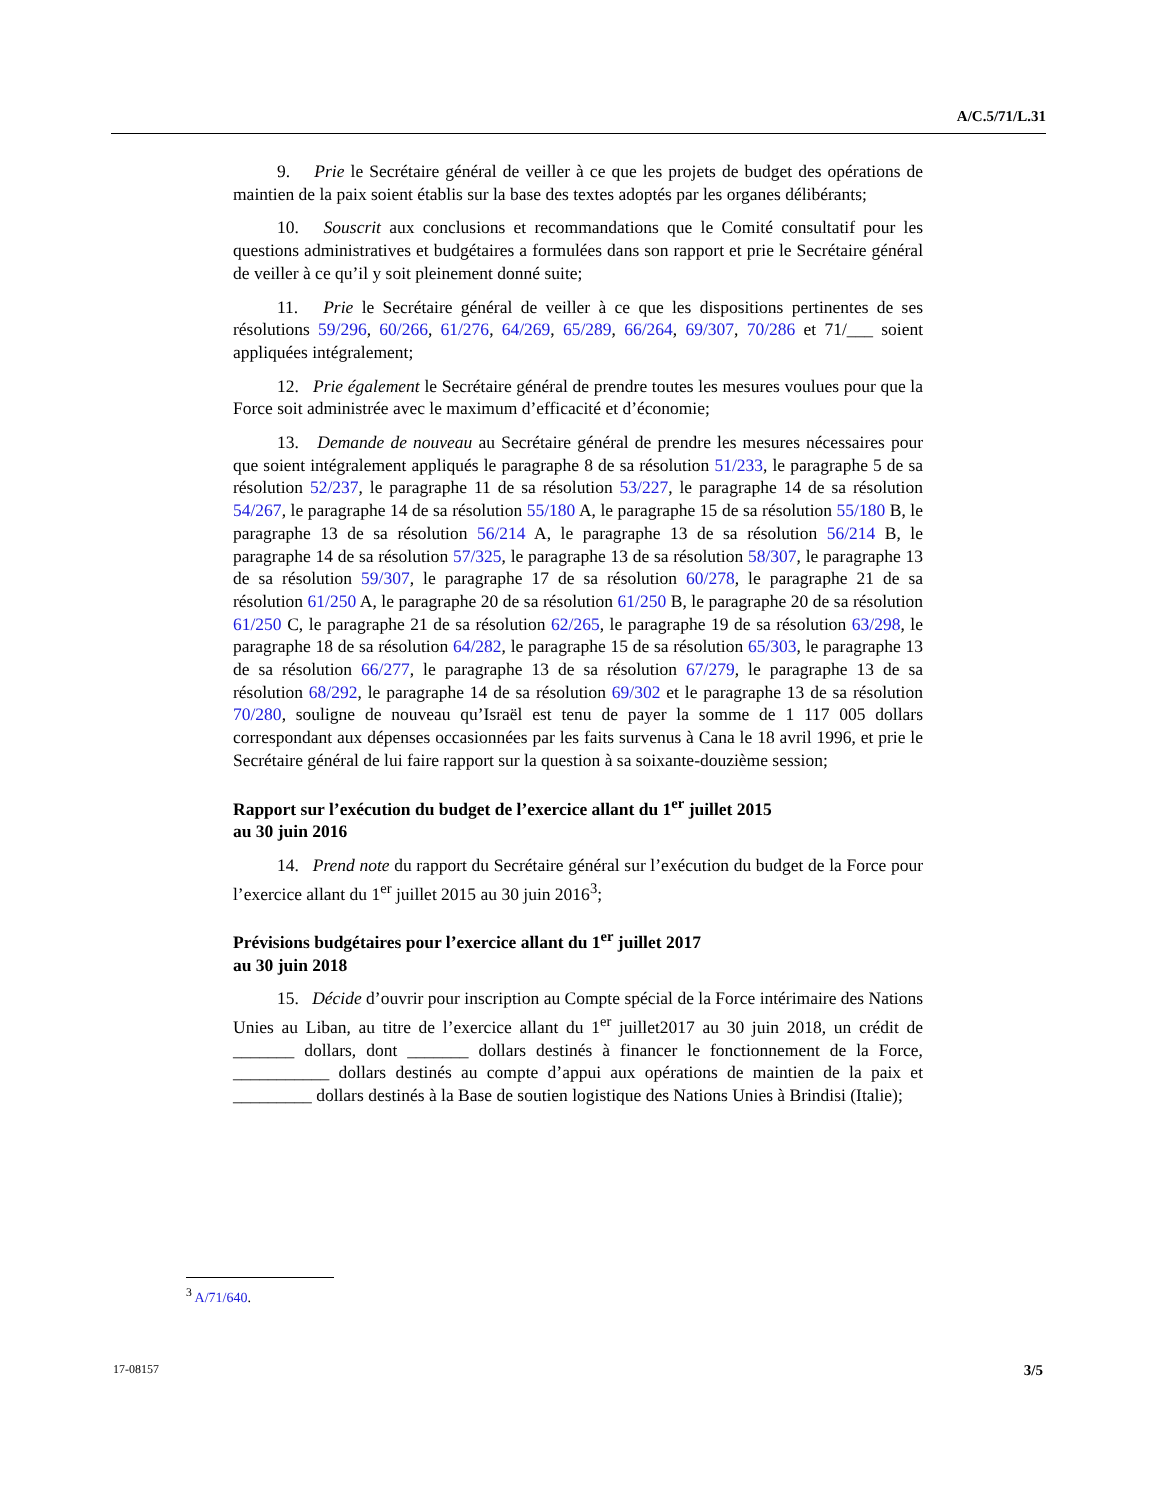A/C.5/71/L.31
9. Prie le Secrétaire général de veiller à ce que les projets de budget des opérations de maintien de la paix soient établis sur la base des textes adoptés par les organes délibérants;
10. Souscrit aux conclusions et recommandations que le Comité consultatif pour les questions administratives et budgétaires a formulées dans son rapport et prie le Secrétaire général de veiller à ce qu’il y soit pleinement donné suite;
11. Prie le Secrétaire général de veiller à ce que les dispositions pertinentes de ses résolutions 59/296, 60/266, 61/276, 64/269, 65/289, 66/264, 69/307, 70/286 et 71/___ soient appliquées intégralement;
12. Prie également le Secrétaire général de prendre toutes les mesures voulues pour que la Force soit administrée avec le maximum d’efficacité et d’économie;
13. Demande de nouveau au Secrétaire général de prendre les mesures nécessaires pour que soient intégralement appliqués le paragraphe 8 de sa résolution 51/233, le paragraphe 5 de sa résolution 52/237, le paragraphe 11 de sa résolution 53/227, le paragraphe 14 de sa résolution 54/267, le paragraphe 14 de sa résolution 55/180 A, le paragraphe 15 de sa résolution 55/180 B, le paragraphe 13 de sa résolution 56/214 A, le paragraphe 13 de sa résolution 56/214 B, le paragraphe 14 de sa résolution 57/325, le paragraphe 13 de sa résolution 58/307, le paragraphe 13 de sa résolution 59/307, le paragraphe 17 de sa résolution 60/278, le paragraphe 21 de sa résolution 61/250 A, le paragraphe 20 de sa résolution 61/250 B, le paragraphe 20 de sa résolution 61/250 C, le paragraphe 21 de sa résolution 62/265, le paragraphe 19 de sa résolution 63/298, le paragraphe 18 de sa résolution 64/282, le paragraphe 15 de sa résolution 65/303, le paragraphe 13 de sa résolution 66/277, le paragraphe 13 de sa résolution 67/279, le paragraphe 13 de sa résolution 68/292, le paragraphe 14 de sa résolution 69/302 et le paragraphe 13 de sa résolution 70/280, souligne de nouveau qu’Israël est tenu de payer la somme de 1 117 005 dollars correspondant aux dépenses occasionnées par les faits survenus à Cana le 18 avril 1996, et prie le Secrétaire général de lui faire rapport sur la question à sa soixante-douzième session;
Rapport sur l’exécution du budget de l’exercice allant du 1<sup>er</sup> juillet 2015
au 30 juin 2016
14. Prend note du rapport du Secrétaire général sur l’exécution du budget de la Force pour l’exercice allant du 1<sup>er</sup> juillet 2015 au 30 juin 2016<sup>3</sup>;
Prévisions budgétaires pour l’exercice allant du 1<sup>er</sup> juillet 2017
au 30 juin 2018
15. Décide d’ouvrir pour inscription au Compte spécial de la Force intérimaire des Nations Unies au Liban, au titre de l’exercice allant du 1<sup>er</sup> juillet2017 au 30 juin 2018, un crédit de _______ dollars, dont _______ dollars destinés à financer le fonctionnement de la Force, ___________ dollars destinés au compte d’appui aux opérations de maintien de la paix et _________ dollars destinés à la Base de soutien logistique des Nations Unies à Brindisi (Italie);
<sup>3</sup> A/71/640.
17-08157 3/5